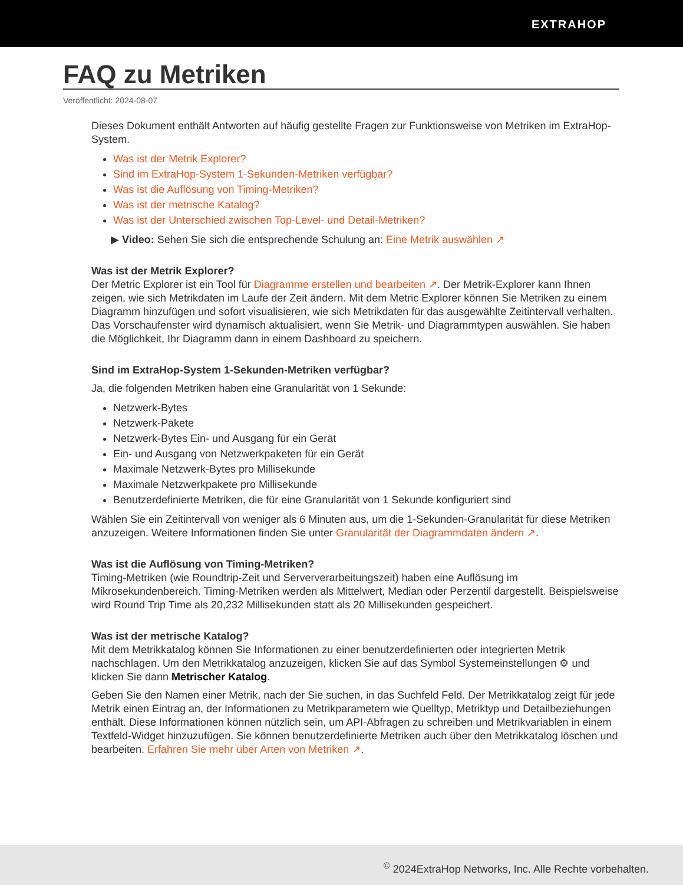EXTRAHOP
FAQ zu Metriken
Veröffentlicht: 2024-08-07
Dieses Dokument enthält Antworten auf häufig gestellte Fragen zur Funktionsweise von Metriken im ExtraHop-System.
Was ist der Metrik Explorer?
Sind im ExtraHop-System 1-Sekunden-Metriken verfügbar?
Was ist die Auflösung von Timing-Metriken?
Was ist der metrische Katalog?
Was ist der Unterschied zwischen Top-Level- und Detail-Metriken?
▶ Video: Sehen Sie sich die entsprechende Schulung an: Eine Metrik auswählen ↗
Was ist der Metrik Explorer?
Der Metric Explorer ist ein Tool für Diagramme erstellen und bearbeiten ↗. Der Metrik-Explorer kann Ihnen zeigen, wie sich Metrikdaten im Laufe der Zeit ändern. Mit dem Metric Explorer können Sie Metriken zu einem Diagramm hinzufügen und sofort visualisieren, wie sich Metrikdaten für das ausgewählte Zeitintervall verhalten. Das Vorschaufenster wird dynamisch aktualisiert, wenn Sie Metrik- und Diagrammtypen auswählen. Sie haben die Möglichkeit, Ihr Diagramm dann in einem Dashboard zu speichern.
Sind im ExtraHop-System 1-Sekunden-Metriken verfügbar?
Ja, die folgenden Metriken haben eine Granularität von 1 Sekunde:
Netzwerk-Bytes
Netzwerk-Pakete
Netzwerk-Bytes Ein- und Ausgang für ein Gerät
Ein- und Ausgang von Netzwerkpaketen für ein Gerät
Maximale Netzwerk-Bytes pro Millisekunde
Maximale Netzwerkpakete pro Millisekunde
Benutzerdefinierte Metriken, die für eine Granularität von 1 Sekunde konfiguriert sind
Wählen Sie ein Zeitintervall von weniger als 6 Minuten aus, um die 1-Sekunden-Granularität für diese Metriken anzuzeigen. Weitere Informationen finden Sie unter Granularität der Diagrammdaten ändern ↗.
Was ist die Auflösung von Timing-Metriken?
Timing-Metriken (wie Roundtrip-Zeit und Serververarbeitungszeit) haben eine Auflösung im Mikrosekundenbereich. Timing-Metriken werden als Mittelwert, Median oder Perzentil dargestellt. Beispielsweise wird Round Trip Time als 20,232 Millisekunden statt als 20 Millisekunden gespeichert.
Was ist der metrische Katalog?
Mit dem Metrikkatalog können Sie Informationen zu einer benutzerdefinierten oder integrierten Metrik nachschlagen. Um den Metrikkatalog anzuzeigen, klicken Sie auf das Symbol Systemeinstellungen ⚙ und klicken Sie dann Metrischer Katalog.
Geben Sie den Namen einer Metrik, nach der Sie suchen, in das Suchfeld Feld. Der Metrikkatalog zeigt für jede Metrik einen Eintrag an, der Informationen zu Metrikparametern wie Quelltyp, Metriktyp und Detailbeziehungen enthält. Diese Informationen können nützlich sein, um API-Abfragen zu schreiben und Metrikvariablen in einem Textfeld-Widget hinzuzufügen. Sie können benutzerdefinierte Metriken auch über den Metrikkatalog löschen und bearbeiten. Erfahren Sie mehr über Arten von Metriken ↗.
<sup>©</sup> 2024ExtraHop Networks, Inc. Alle Rechte vorbehalten.